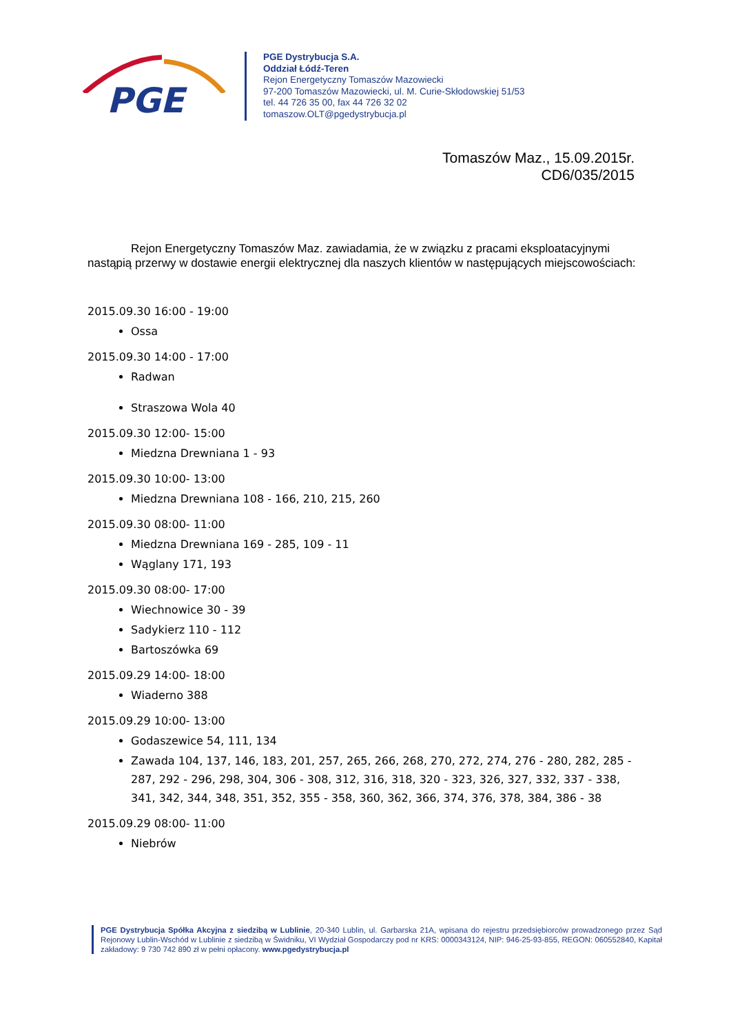PGE
PGE Dystrybucja S.A.
Oddział Łódź-Teren
Rejon Energetyczny Tomaszów Mazowiecki
97-200 Tomaszów Mazowiecki, ul. M. Curie-Skłodowskiej 51/53
tel. 44 726 35 00, fax 44 726 32 02
tomaszow.OLT@pgedystrybucja.pl
Tomaszów Maz., 15.09.2015r.
CD6/035/2015
Rejon Energetyczny Tomaszów Maz. zawiadamia, że w związku z pracami eksploatacyjnymi nastąpią przerwy w dostawie energii elektrycznej dla naszych klientów w następujących miejscowościach:
2015.09.30 16:00 - 19:00
Ossa
2015.09.30 14:00 - 17:00
Radwan
Straszowa Wola 40
2015.09.30 12:00- 15:00
Miedzna Drewniana 1 - 93
2015.09.30 10:00- 13:00
Miedzna Drewniana 108 - 166, 210, 215, 260
2015.09.30 08:00- 11:00
Miedzna Drewniana 169 - 285, 109 - 11
Wąglany 171, 193
2015.09.30 08:00- 17:00
Wiechnowice 30 - 39
Sadykierz 110 - 112
Bartoszówka 69
2015.09.29 14:00- 18:00
Wiaderno 388
2015.09.29 10:00- 13:00
Godaszewice 54, 111, 134
Zawada 104, 137, 146, 183, 201, 257, 265, 266, 268, 270, 272, 274, 276 - 280, 282, 285 - 287, 292 - 296, 298, 304, 306 - 308, 312, 316, 318, 320 - 323, 326, 327, 332, 337 - 338, 341, 342, 344, 348, 351, 352, 355 - 358, 360, 362, 366, 374, 376, 378, 384, 386 - 38
2015.09.29 08:00- 11:00
Niebrów
PGE Dystrybucja Spółka Akcyjna z siedzibą w Lublinie, 20-340 Lublin, ul. Garbarska 21A, wpisana do rejestru przedsiębiorców prowadzonego przez Sąd Rejonowy Lublin-Wschód w Lublinie z siedzibą w Świdniku, VI Wydział Gospodarczy pod nr KRS: 0000343124, NIP: 946-25-93-855, REGON: 060552840, Kapitał zakładowy: 9 730 742 890 zł w pełni opłacony. www.pgedystrybucja.pl